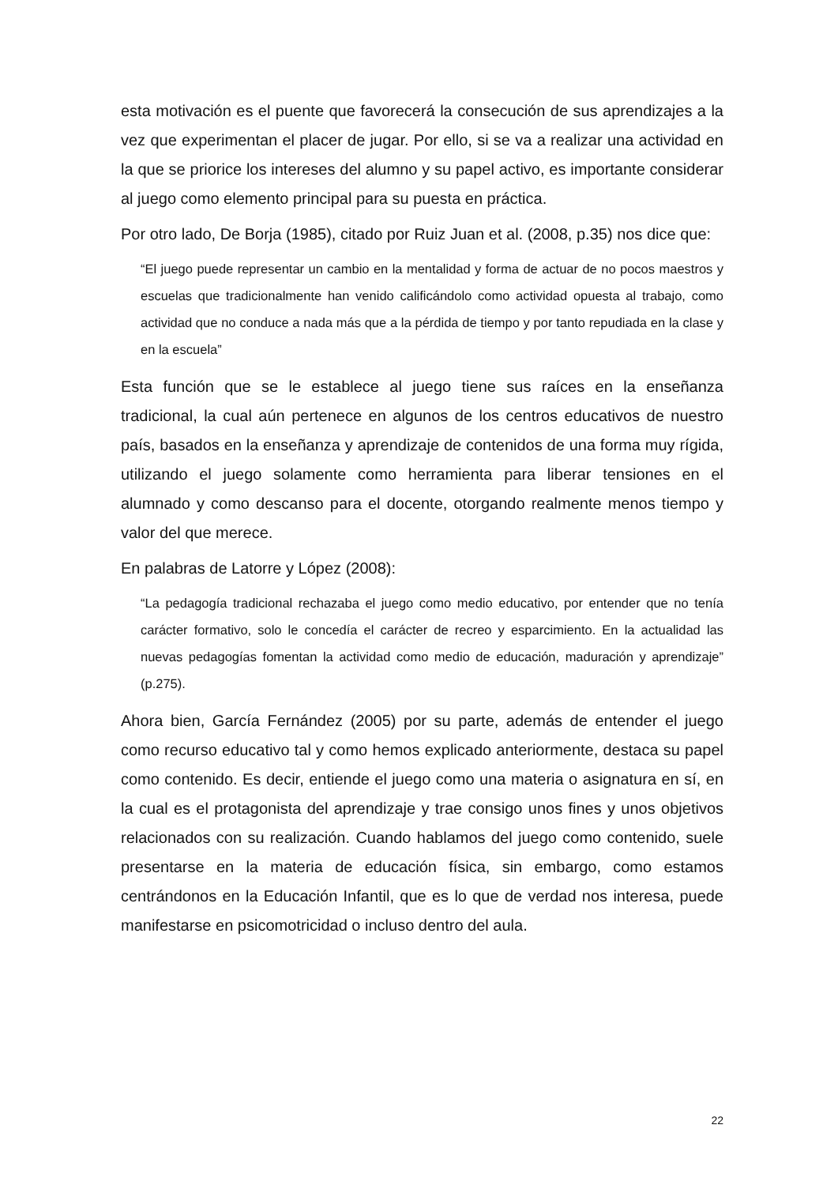esta motivación es el puente que favorecerá la consecución de sus aprendizajes a la vez que experimentan el placer de jugar. Por ello, si se va a realizar una actividad en la que se priorice los intereses del alumno y su papel activo, es importante considerar al juego como elemento principal para su puesta en práctica.
Por otro lado, De Borja (1985), citado por Ruiz Juan et al. (2008, p.35) nos dice que:
“El juego puede representar un cambio en la mentalidad y forma de actuar de no pocos maestros y escuelas que tradicionalmente han venido calificándolo como actividad opuesta al trabajo, como actividad que no conduce a nada más que a la pérdida de tiempo y por tanto repudiada en la clase y en la escuela”
Esta función que se le establece al juego tiene sus raíces en la enseñanza tradicional, la cual aún pertenece en algunos de los centros educativos de nuestro país, basados en la enseñanza y aprendizaje de contenidos de una forma muy rígida, utilizando el juego solamente como herramienta para liberar tensiones en el alumnado y como descanso para el docente, otorgando realmente menos tiempo y valor del que merece.
En palabras de Latorre y López (2008):
“La pedagogía tradicional rechazaba el juego como medio educativo, por entender que no tenía carácter formativo, solo le concedía el carácter de recreo y esparcimiento. En la actualidad las nuevas pedagogías fomentan la actividad como medio de educación, maduración y aprendizaje” (p.275).
Ahora bien, García Fernández (2005) por su parte, además de entender el juego como recurso educativo tal y como hemos explicado anteriormente, destaca su papel como contenido. Es decir, entiende el juego como una materia o asignatura en sí, en la cual es el protagonista del aprendizaje y trae consigo unos fines y unos objetivos relacionados con su realización. Cuando hablamos del juego como contenido, suele presentarse en la materia de educación física, sin embargo, como estamos centrándonos en la Educación Infantil, que es lo que de verdad nos interesa, puede manifestarse en psicomotricidad o incluso dentro del aula.
22